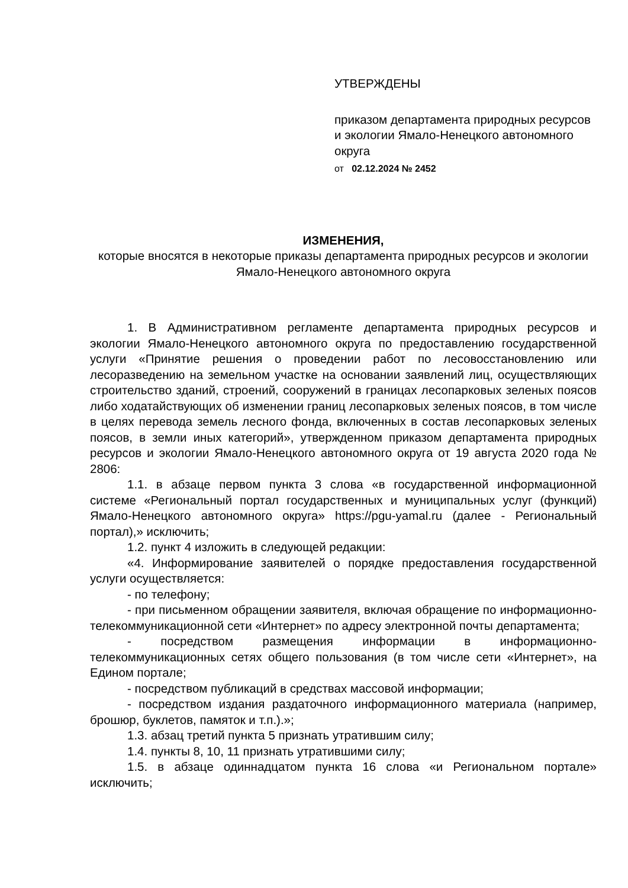УТВЕРЖДЕНЫ
приказом департамента природных ресурсов и экологии Ямало-Ненецкого автономного округа
от 02.12.2024 № 2452
ИЗМЕНЕНИЯ,
которые вносятся в некоторые приказы департамента природных ресурсов и экологии Ямало-Ненецкого автономного округа
1. В Административном регламенте департамента природных ресурсов и экологии Ямало-Ненецкого автономного округа по предоставлению государственной услуги «Принятие решения о проведении работ по лесовосстановлению или лесоразведению на земельном участке на основании заявлений лиц, осуществляющих строительство зданий, строений, сооружений в границах лесопарковых зеленых поясов либо ходатайствующих об изменении границ лесопарковых зеленых поясов, в том числе в целях перевода земель лесного фонда, включенных в состав лесопарковых зеленых поясов, в земли иных категорий», утвержденном приказом департамента природных ресурсов и экологии Ямало-Ненецкого автономного округа от 19 августа 2020 года № 2806:
1.1. в абзаце первом пункта 3 слова «в государственной информационной системе «Региональный портал государственных и муниципальных услуг (функций) Ямало-Ненецкого автономного округа» https://pgu-yamal.ru (далее - Региональный портал),» исключить;
1.2. пункт 4 изложить в следующей редакции:
«4. Информирование заявителей о порядке предоставления государственной услуги осуществляется:
- по телефону;
- при письменном обращении заявителя, включая обращение по информационно-телекоммуникационной сети «Интернет» по адресу электронной почты департамента;
- посредством размещения информации в информационно-телекоммуникационных сетях общего пользования (в том числе сети «Интернет», на Едином портале;
- посредством публикаций в средствах массовой информации;
- посредством издания раздаточного информационного материала (например, брошюр, буклетов, памяток и т.п.).»;
1.3. абзац третий пункта 5 признать утратившим силу;
1.4. пункты 8, 10, 11 признать утратившими силу;
1.5. в абзаце одиннадцатом пункта 16 слова «и Региональном портале» исключить;